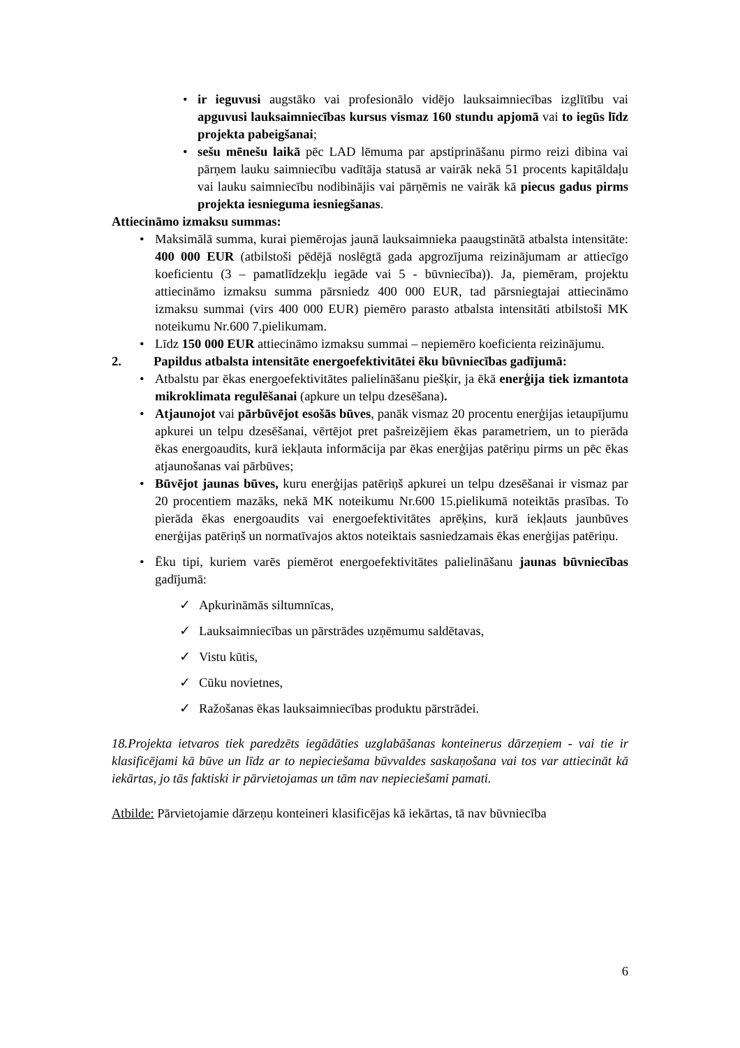• ir ieguvusi augstāko vai profesionālo vidējo lauksaimniecības izglītību vai apguvusi lauksaimniecības kursus vismaz 160 stundu apjomā vai to iegūs līdz projekta pabeigšanai;
• sešu mēnešu laikā pēc LAD lēmuma par apstiprināšanu pirmo reizi dibina vai pārņem lauku saimniecību vadītāja statusā ar vairāk nekā 51 procents kapitāldaļu vai lauku saimniecību nodibinājis vai pārņēmis ne vairāk kā piecus gadus pirms projekta iesnieguma iesniegšanas.
Attiecināmo izmaksu summas:
• Maksimālā summa, kurai piemērojas jaunā lauksaimnieka paaugstinātā atbalsta intensitāte: 400 000 EUR (atbilstoši pēdējā noslēgtā gada apgrozījuma reizinājumam ar attiecīgo koeficientu (3 – pamatlīdzekļu iegāde vai 5 - būvniecība)). Ja, piemēram, projektu attiecināmo izmaksu summa pārsniedz 400 000 EUR, tad pārsniegtajai attiecināmo izmaksu summai (virs 400 000 EUR) piemēro parasto atbalsta intensitāti atbilstoši MK noteikumu Nr.600 7.pielikumam.
• Līdz 150 000 EUR attiecināmo izmaksu summai – nepiemēro koeficienta reizinājumu.
2. Papildus atbalsta intensitāte energoefektivitātei ēku būvniecības gadījumā:
• Atbalstu par ēkas energoefektivitātes palielināšanu piešķir, ja ēkā enerģija tiek izmantota mikroklimata regulēšanai (apkure un telpu dzesēšana).
• Atjaunojot vai pārbūvējot esošās būves, panāk vismaz 20 procentu enerģijas ietaupījumu apkurei un telpu dzesēšanai, vērtējot pret pašreizējiem ēkas parametriem, un to pierāda ēkas energoaudits, kurā iekļauta informācija par ēkas enerģijas patēriņu pirms un pēc ēkas atjaunošanas vai pārbūves;
• Būvējot jaunas būves, kuru enerģijas patēriņš apkurei un telpu dzesēšanai ir vismaz par 20 procentiem mazāks, nekā MK noteikumu Nr.600 15.pielikumā noteiktās prasības. To pierāda ēkas energoaudits vai energoefektivitātes aprēķins, kurā iekļauts jaunbūves enerģijas patēriņš un normatīvajos aktos noteiktais sasniedzamais ēkas enerģijas patēriņu.
• Ēku tipi, kuriem varēs piemērot energoefektivitātes palielināšanu jaunas būvniecības gadījumā:
✓ Apkurināmās siltumnīcas,
✓ Lauksaimniecības un pārstrādes uzņēmumu saldētavas,
✓ Vistu kūtis,
✓ Cūku novietnes,
✓ Ražošanas ēkas lauksaimniecības produktu pārstrādei.
18.Projekta ietvaros tiek paredzēts iegādāties uzglabāšanas konteinerus dārzeņiem - vai tie ir klasificējami kā būve un līdz ar to nepieciešama būvvaldes saskaņošana vai tos var attiecināt kā iekārtas, jo tās faktiski ir pārvietojamas un tām nav nepieciešami pamati.
Atbilde: Pārvietojamie dārzeņu konteineri klasificējas kā iekārtas, tā nav būvniecība
6